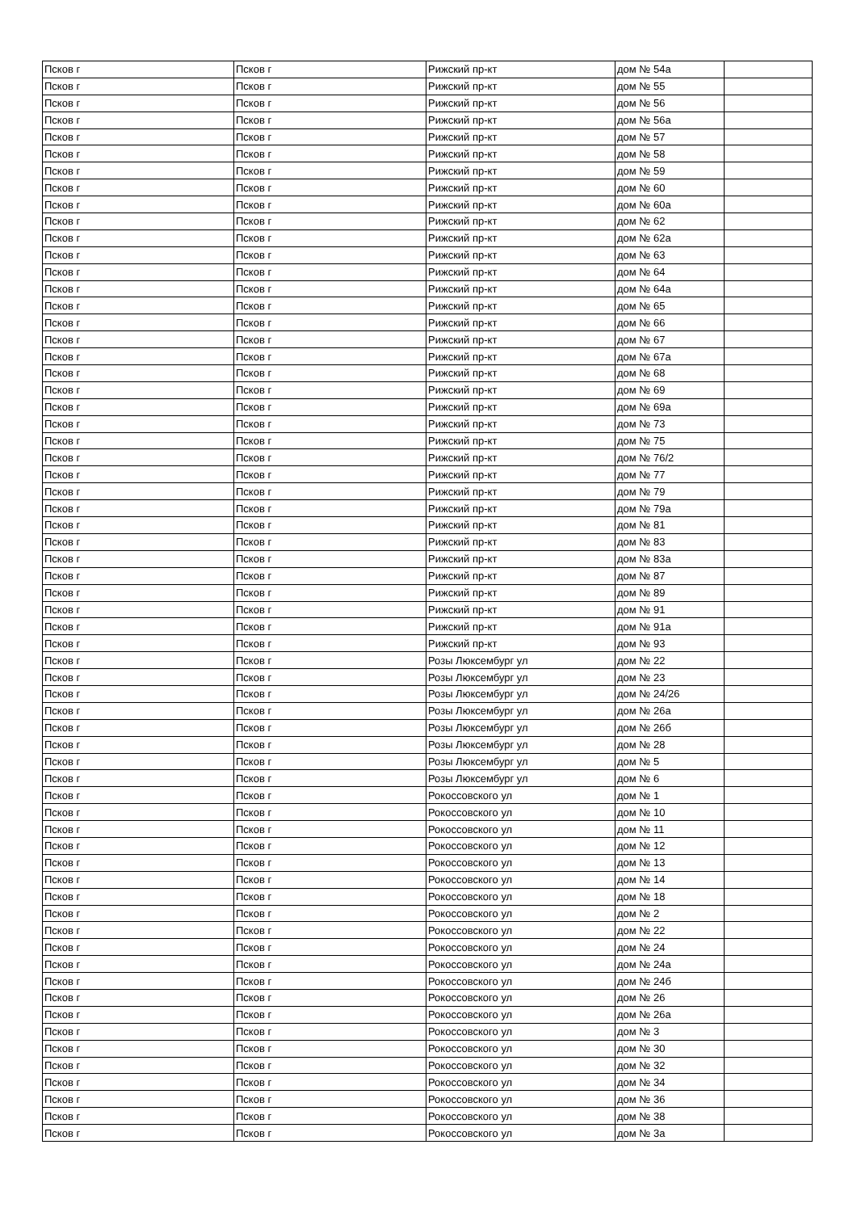| Псков г | Псков г | Рижский пр-кт | дом № 54а | |
| Псков г | Псков г | Рижский пр-кт | дом № 55 | |
| Псков г | Псков г | Рижский пр-кт | дом № 56 | |
| Псков г | Псков г | Рижский пр-кт | дом № 56а | |
| Псков г | Псков г | Рижский пр-кт | дом № 57 | |
| Псков г | Псков г | Рижский пр-кт | дом № 58 | |
| Псков г | Псков г | Рижский пр-кт | дом № 59 | |
| Псков г | Псков г | Рижский пр-кт | дом № 60 | |
| Псков г | Псков г | Рижский пр-кт | дом № 60а | |
| Псков г | Псков г | Рижский пр-кт | дом № 62 | |
| Псков г | Псков г | Рижский пр-кт | дом № 62а | |
| Псков г | Псков г | Рижский пр-кт | дом № 63 | |
| Псков г | Псков г | Рижский пр-кт | дом № 64 | |
| Псков г | Псков г | Рижский пр-кт | дом № 64а | |
| Псков г | Псков г | Рижский пр-кт | дом № 65 | |
| Псков г | Псков г | Рижский пр-кт | дом № 66 | |
| Псков г | Псков г | Рижский пр-кт | дом № 67 | |
| Псков г | Псков г | Рижский пр-кт | дом № 67а | |
| Псков г | Псков г | Рижский пр-кт | дом № 68 | |
| Псков г | Псков г | Рижский пр-кт | дом № 69 | |
| Псков г | Псков г | Рижский пр-кт | дом № 69а | |
| Псков г | Псков г | Рижский пр-кт | дом № 73 | |
| Псков г | Псков г | Рижский пр-кт | дом № 75 | |
| Псков г | Псков г | Рижский пр-кт | дом № 76/2 | |
| Псков г | Псков г | Рижский пр-кт | дом № 77 | |
| Псков г | Псков г | Рижский пр-кт | дом № 79 | |
| Псков г | Псков г | Рижский пр-кт | дом № 79а | |
| Псков г | Псков г | Рижский пр-кт | дом № 81 | |
| Псков г | Псков г | Рижский пр-кт | дом № 83 | |
| Псков г | Псков г | Рижский пр-кт | дом № 83а | |
| Псков г | Псков г | Рижский пр-кт | дом № 87 | |
| Псков г | Псков г | Рижский пр-кт | дом № 89 | |
| Псков г | Псков г | Рижский пр-кт | дом № 91 | |
| Псков г | Псков г | Рижский пр-кт | дом № 91а | |
| Псков г | Псков г | Рижский пр-кт | дом № 93 | |
| Псков г | Псков г | Розы Люксембург ул | дом № 22 | |
| Псков г | Псков г | Розы Люксембург ул | дом № 23 | |
| Псков г | Псков г | Розы Люксембург ул | дом № 24/26 | |
| Псков г | Псков г | Розы Люксембург ул | дом № 26а | |
| Псков г | Псков г | Розы Люксембург ул | дом № 26б | |
| Псков г | Псков г | Розы Люксембург ул | дом № 28 | |
| Псков г | Псков г | Розы Люксембург ул | дом № 5 | |
| Псков г | Псков г | Розы Люксембург ул | дом № 6 | |
| Псков г | Псков г | Рокоссовского ул | дом № 1 | |
| Псков г | Псков г | Рокоссовского ул | дом № 10 | |
| Псков г | Псков г | Рокоссовского ул | дом № 11 | |
| Псков г | Псков г | Рокоссовского ул | дом № 12 | |
| Псков г | Псков г | Рокоссовского ул | дом № 13 | |
| Псков г | Псков г | Рокоссовского ул | дом № 14 | |
| Псков г | Псков г | Рокоссовского ул | дом № 18 | |
| Псков г | Псков г | Рокоссовского ул | дом № 2 | |
| Псков г | Псков г | Рокоссовского ул | дом № 22 | |
| Псков г | Псков г | Рокоссовского ул | дом № 24 | |
| Псков г | Псков г | Рокоссовского ул | дом № 24а | |
| Псков г | Псков г | Рокоссовского ул | дом № 24б | |
| Псков г | Псков г | Рокоссовского ул | дом № 26 | |
| Псков г | Псков г | Рокоссовского ул | дом № 26а | |
| Псков г | Псков г | Рокоссовского ул | дом № 3 | |
| Псков г | Псков г | Рокоссовского ул | дом № 30 | |
| Псков г | Псков г | Рокоссовского ул | дом № 32 | |
| Псков г | Псков г | Рокоссовского ул | дом № 34 | |
| Псков г | Псков г | Рокоссовского ул | дом № 36 | |
| Псков г | Псков г | Рокоссовского ул | дом № 38 | |
| Псков г | Псков г | Рокоссовского ул | дом № 3а | |